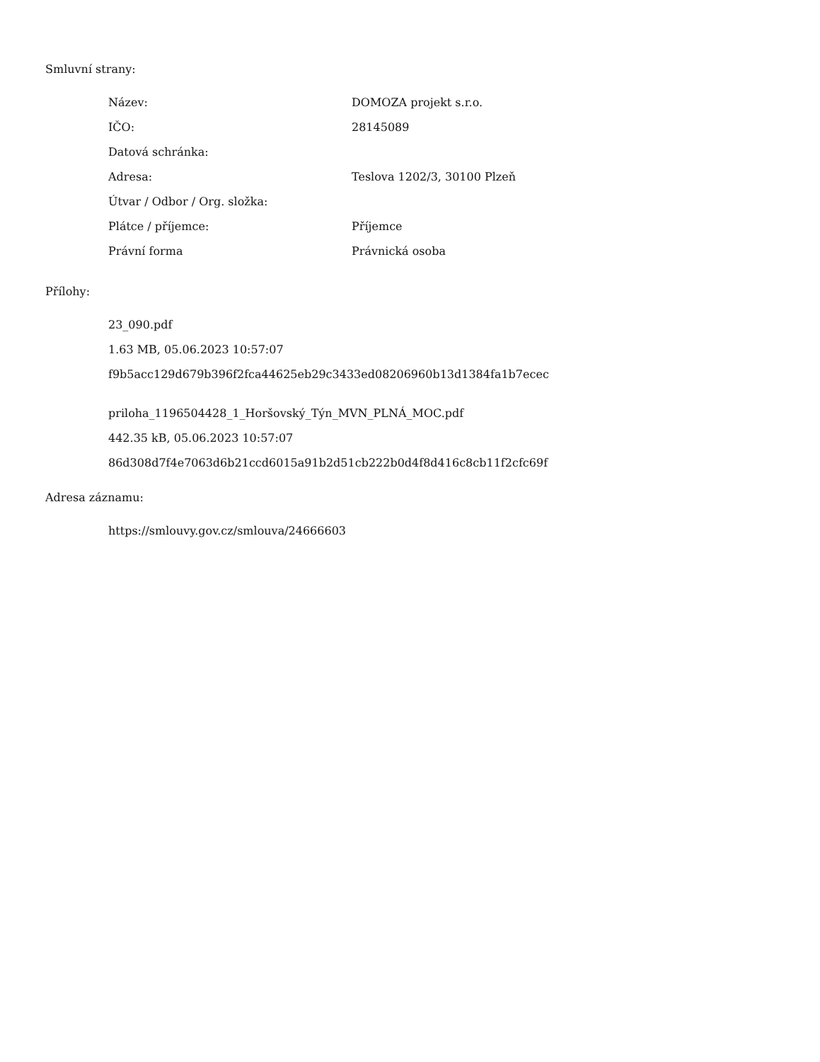Smluvní strany:
| Název: | DOMOZA projekt s.r.o. |
| IČO: | 28145089 |
| Datová schránka: | |
| Adresa: | Teslova 1202/3, 30100 Plzeň |
| Útvar / Odbor / Org. složka: | |
| Plátce / příjemce: | Příjemce |
| Právní forma | Právnická osoba |
Přílohy:
23_090.pdf
1.63 MB, 05.06.2023 10:57:07
f9b5acc129d679b396f2fca44625eb29c3433ed08206960b13d1384fa1b7ecec
priloha_1196504428_1_Horšovský_Týn_MVN_PLNÁ_MOC.pdf
442.35 kB, 05.06.2023 10:57:07
86d308d7f4e7063d6b21ccd6015a91b2d51cb222b0d4f8d416c8cb11f2cfc69f
Adresa záznamu:
https://smlouvy.gov.cz/smlouva/24666603